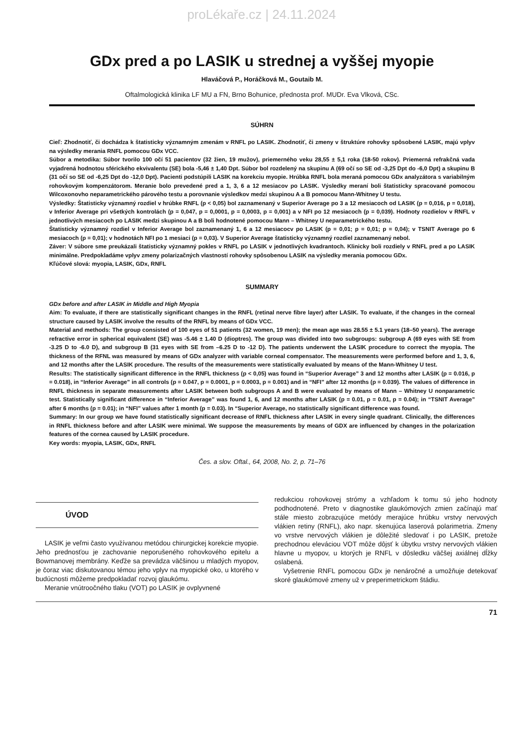proLékaře.cz | 24.11.2024
GDx pred a po LASIK u strednej a vyššej myopie
Hlaváčová P., Horáčková M., Goutaib M.
Oftalmologická klinika LF MU a FN, Brno Bohunice, přednosta prof. MUDr. Eva Vlková, CSc.
SÚHRN
Cieľ: Zhodnotiť, či dochádza k štatisticky významným zmenám v RNFL po LASIK. Zhodnotiť, či zmeny v štruktúre rohovky spôsobené LASIK, majú vplyv na výsledky merania RNFL pomocou GDx VCC.
Súbor a metodika: Súbor tvorilo 100 očí 51 pacientov (32 žien, 19 mužov), priemerného veku 28,55 ± 5,1 roka (18-50 rokov). Priemerná refrakčná vada vyjadrená hodnotou sférického ekvivalentu (SE) bola -5,46 ± 1,40 Dpt. Súbor bol rozdelený na skupinu A (69 očí so SE od -3,25 Dpt do -6,0 Dpt) a skupinu B (31 očí so SE od -6,25 Dpt do -12,0 Dpt). Pacienti podstúpili LASIK na korekciu myopie. Hrúbka RNFL bola meraná pomocou GDx analyzátora s variabilným rohovkovým kompenzátorom. Meranie bolo prevedené pred a 1, 3, 6 a 12 mesiacov po LASIK. Výsledky meraní boli štatisticky spracované pomocou Wilcoxonovho neparametrického párového testu a porovnanie výsledkov medzi skupinou A a B pomocou Mann-Whitney U testu.
Výsledky: Štatisticky významný rozdiel v hrúbke RNFL (p < 0,05) bol zaznamenaný v Superior Average po 3 a 12 mesiacoch od LASIK (p = 0,016, p = 0,018), v Inferior Average pri všetkých kontrolách (p = 0,047, p = 0,0001, p = 0,0003, p = 0,001) a v NFI po 12 mesiacoch (p = 0,039). Hodnoty rozdielov v RNFL v jednotlivých mesiacoch po LASIK medzi skupinou A a B boli hodnotené pomocou Mann – Whitney U neparametrického testu.
Štatisticky významný rozdiel v Inferior Average bol zaznamenaný 1, 6 a 12 mesiacocv po LASIK (p = 0,01; p = 0,01; p = 0,04); v TSNIT Average po 6 mesiacoch (p = 0,01); v hodnotách NFI po 1 mesiaci (p = 0,03). V Superior Average štatisticky významný rozdiel zaznamenaný nebol.
Záver: V súbore sme preukázali štatisticky významný pokles v RNFL po LASIK v jednotlivých kvadrantoch. Klinicky boli rozdiely v RNFL pred a po LASIK minimálne. Predpokladáme vplyv zmeny polarizačných vlastností rohovky spôsobenou LASIK na výsledky merania pomocou GDx.
Kľúčové slová: myopia, LASIK, GDx, RNFL
SUMMARY
GDx before and after LASIK in Middle and High Myopia
Aim: To evaluate, if there are statistically significant changes in the RNFL (retinal nerve fibre layer) after LASIK. To evaluate, if the changes in the corneal structure caused by LASIK involve the results of the RNFL by means of GDx VCC.
Material and methods: The group consisted of 100 eyes of 51 patients (32 women, 19 men); the mean age was 28.55 ± 5.1 years (18–50 years). The average refractive error in spherical equivalent (SE) was -5.46 ± 1.40 D (dioptres). The group was divided into two subgroups: subgroup A (69 eyes with SE from -3.25 D to -6.0 D), and subgroup B (31 eyes with SE from –6.25 D to -12 D). The patients underwent the LASIK procedure to correct the myopia. The thickness of the RFNL was measured by means of GDx analyzer with variable corneal compensator. The measurements were performed before and 1, 3, 6, and 12 months after the LASIK procedure. The results of the measurements were statistically evaluated by means of the Mann-Whitney U test.
Results: The statistically significant difference in the RNFL thickness (p < 0,05) was found in “Superior Average” 3 and 12 months after LASIK (p = 0.016, p = 0.018), in “Inferior Average” in all controls (p = 0.047, p = 0.0001, p = 0.0003, p = 0.001) and in “NFI” after 12 months (p = 0.039). The values of difference in RNFL thickness in separate measurements after LASIK between both subgroups A and B were evaluated by means of Mann – Whitney U nonparametric test. Statistically significant difference in “Inferior Average” was found 1, 6, and 12 months after LASIK (p = 0.01, p = 0.01, p = 0.04); in “TSNIT Average” after 6 months (p = 0.01); in “NFI” values after 1 month (p = 0.03). In “Superior Average, no statistically significant difference was found.
Summary: In our group we have found statistically significant decrease of RNFL thickness after LASIK in every single quadrant. Clinically, the differences in RNFL thickness before and after LASIK were minimal. We suppose the measurements by means of GDX are influenced by changes in the polarization features of the cornea caused by LASIK procedure.
Key words: myopia, LASIK, GDx, RNFL
Čes. a slov. Oftal., 64, 2008, No. 2, p. 71–76
ÚVOD
LASIK je veľmi často využívanou metódou chirurgickej korekcie myopie. Jeho prednosťou je zachovanie neporušeného rohovkového epitelu a Bowmanovej membrány. Keďže sa prevádza väčšinou u mladých myopov, je čoraz viac diskutovanou témou jeho vplyv na myopické oko, u ktorého v budúcnosti môžeme predpokladať rozvoj glaukómu.
Meranie vnútroočného tlaku (VOT) po LASIK je ovplyvnené
redukciou rohovkovej strómy a vzhľadom k tomu sú jeho hodnoty podhodnotené. Preto v diagnostike glaukómových zmien začínajú mať stále miesto zobrazujúce metódy merajúce hrúbku vrstvy nervových vlákien retiny (RNFL), ako napr. skenujúca laserová polarimetria. Zmeny vo vrstve nervových vlákien je dôležité sledovať i po LASIK, pretože prechodnou eleváciou VOT môže dôjsť k úbytku vrstvy nervových vlákien hlavne u myopov, u ktorých je RNFL v dôsledku väčšej axiálnej dĺžky oslabená.
Vyšetrenie RNFL pomocou GDx je nenáročné a umožňuje detekovať skoré glaukómové zmeny už v preperimetrickom štádiu.
71